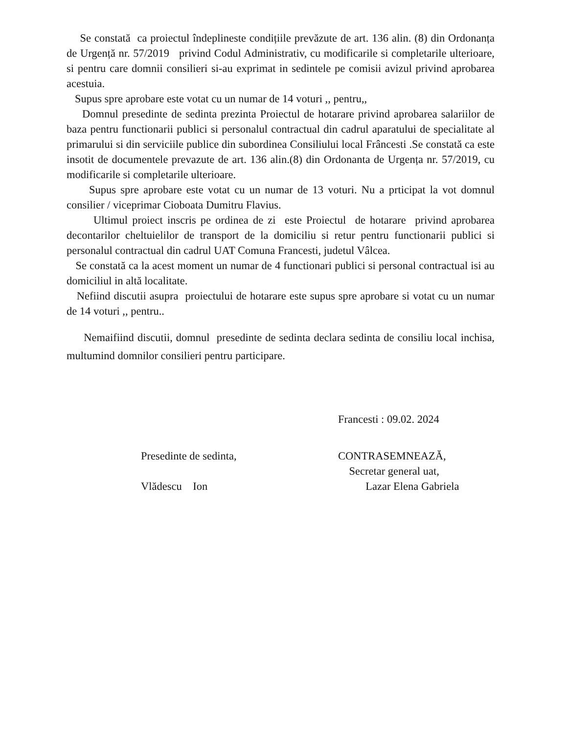Se constată ca proiectul îndeplineste condițiile prevăzute de art. 136 alin. (8) din Ordonanța de Urgență nr. 57/2019 privind Codul Administrativ, cu modificarile si completarile ulterioare, si pentru care domnii consilieri si-au exprimat in sedintele pe comisii avizul privind aprobarea acestuia.
Supus spre aprobare este votat cu un numar de 14 voturi ,, pentru,,
Domnul presedinte de sedinta prezinta Proiectul de hotarare privind aprobarea salariilor de baza pentru functionarii publici si personalul contractual din cadrul aparatului de specialitate al primarului si din serviciile publice din subordinea Consiliului local Frâncesti .Se constată ca este insotit de documentele prevazute de art. 136 alin.(8) din Ordonanta de Urgența nr. 57/2019, cu modificarile si completarile ulterioare.
Supus spre aprobare este votat cu un numar de 13 voturi. Nu a prticipat la vot domnul consilier / viceprimar Cioboata Dumitru Flavius.
Ultimul proiect inscris pe ordinea de zi este Proiectul de hotarare privind aprobarea decontarilor cheltuielilor de transport de la domiciliu si retur pentru functionarii publici si personalul contractual din cadrul UAT Comuna Francesti, judetul Vâlcea.
Se constată ca la acest moment un numar de 4 functionari publici si personal contractual isi au domiciliul in altă localitate.
Nefiind discutii asupra proiectului de hotarare este supus spre aprobare si votat cu un numar de 14 voturi ,, pentru..
Nemaifiind discutii, domnul presedinte de sedinta declara sedinta de consiliu local inchisa, multumind domnilor consilieri pentru participare.
Francesti : 09.02. 2024
Presedinte de sedinta,
Vlădescu Ion
CONTRASEMNEAZĂ,
Secretar general uat,
Lazar Elena Gabriela